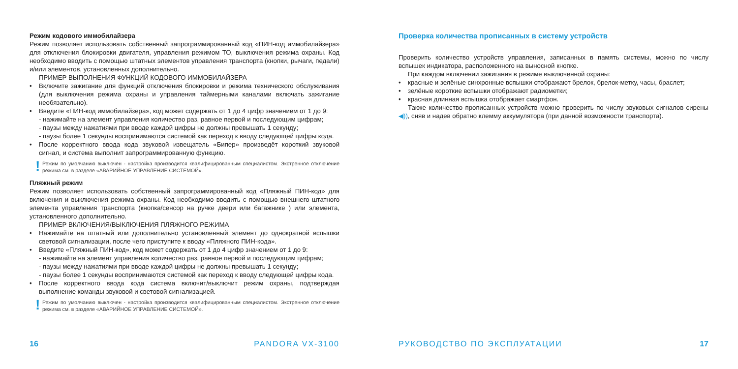Режим кодового иммобилайзера
Режим позволяет использовать собственный запрограммированный код «ПИН-код иммобилайзера» для отключения блокировки двигателя, управления режимом ТО, выключения режима охраны. Код необходимо вводить с помощью штатных элементов управления транспорта (кнопки, рычаги, педали) и/или элементов, установленных дополнительно.
ПРИМЕР ВЫПОЛНЕНИЯ ФУНКЦИЙ КОДОВОГО ИММОБИЛАЙЗЕРА
• Включите зажигание для функций отключения блокировки и режима технического обслуживания (для выключения режима охраны и управления таймерными каналами включать зажигание необязательно).
• Введите «ПИН-код иммобилайзера», код может содержать от 1 до 4 цифр значением от 1 до 9:
- нажимайте на элемент управления количество раз, равное первой и последующим цифрам;
- паузы между нажатиями при вводе каждой цифры не должны превышать 1 секунду;
- паузы более 1 секунды воспринимаются системой как переход к вводу следующей цифры кода.
• После корректного ввода кода звуковой извещатель «Бипер» произведёт короткий звуковой сигнал, и система выполнит запрограммированную функцию.
!
Режим по умолчанию выключен - настройка производится квалифицированным специалистом. Экстренное отключение режима см. в разделе «АВАРИЙНОЕ УПРАВЛЕНИЕ СИСТЕМОЙ».
Пляжный режим
Режим позволяет использовать собственный запрограммированный код «Пляжный ПИН-код» для включения и выключения режима охраны. Код необходимо вводить с помощью внешнего штатного элемента управления транспорта (кнопка/сенсор на ручке двери или багажнике ) или элемента, установленного дополнительно.
ПРИМЕР ВКЛЮЧЕНИЯ/ВЫКЛЮЧЕНИЯ ПЛЯЖНОГО РЕЖИМА
• Нажимайте на штатный или дополнительно установленный элемент до однократной вспышки световой сигнализации, после чего приступите к вводу «Пляжного ПИН-кода».
• Введите «Пляжный ПИН-код», код может содержать от 1 до 4 цифр значением от 1 до 9:
- нажимайте на элемент управления количество раз, равное первой и последующим цифрам;
- паузы между нажатиями при вводе каждой цифры не должны превышать 1 секунду;
- паузы более 1 секунды воспринимаются системой как переход к вводу следующей цифры кода.
• После корректного ввода кода система включит/выключит режим охраны, подтверждая выполнение команды звуковой и световой сигнализацией.
!
Режим по умолчанию выключен - настройка производится квалифицированным специалистом. Экстренное отключение режима см. в разделе «АВАРИЙНОЕ УПРАВЛЕНИЕ СИСТЕМОЙ».
16 PANDORA VX-3100
Проверка количества прописанных в систему устройств
Проверить количество устройств управления, записанных в память системы, можно по числу вспышек индикатора, расположенного на выносной кнопке.
При каждом включении зажигания в режиме выключенной охраны:
• красные и зелёные синхронные вспышки отображают брелок, брелок-метку, часы, браслет;
• зелёные короткие вспышки отображают радиометки;
• красная длинная вспышка отображает смартфон.
Также количество прописанных устройств можно проверить по числу звуковых сигналов сирены ◀)), сняв и надев обратно клемму аккумулятора (при данной возможности транспорта).
РУКОВОДСТВО ПО ЭКСПЛУАТАЦИИ 17